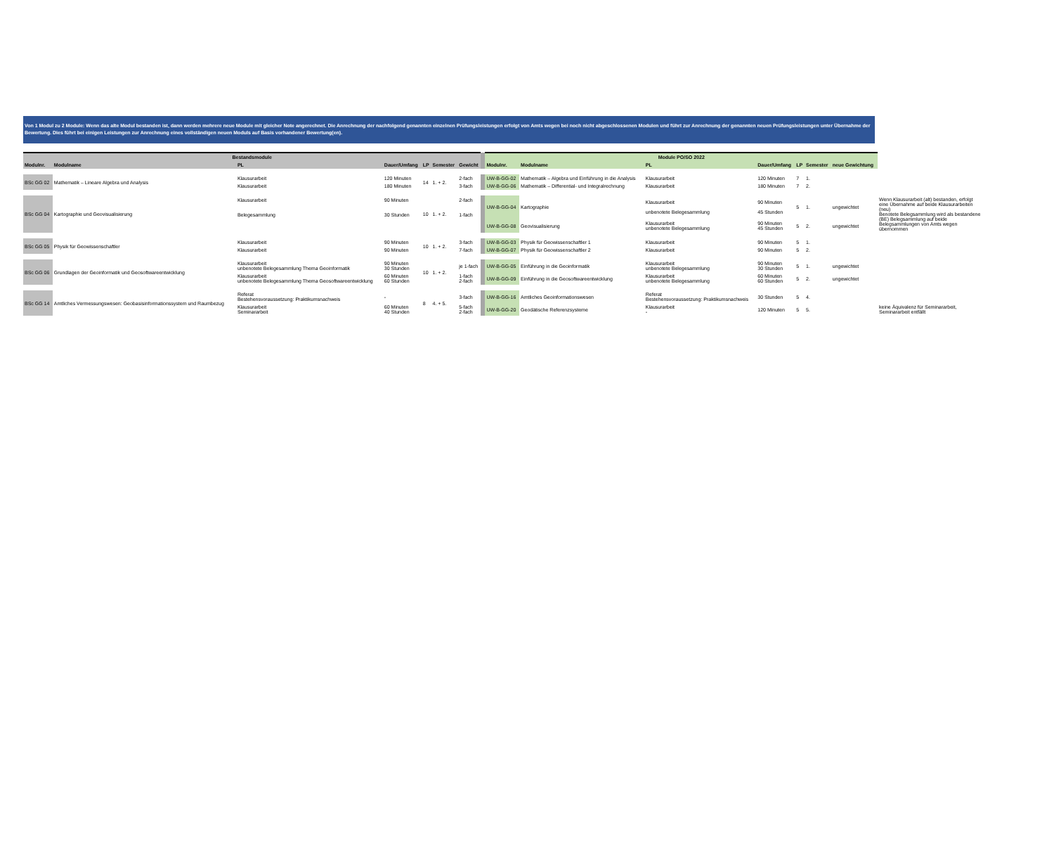Von 1 Modul zu 2 Module: Wenn das alte Modul bestanden ist, dann werden mehrere neue Module mit gleicher Note angerechnet. Die Anrechnung der nachfolgend genannten einzelnen Prüfungsleistungen erfolgt von Amts wegen bei noch nicht abgeschlossenen Modulen und führt zur Anrechnung der genannten neuen Prüfungsleistungen unter Übernahme der Bewertung. Dies führt bei einigen Leistungen zur Anrechnung eines vollständigen neuen Moduls auf Basis vorhandener Bewertung(en).
| Bestandsmodule | | | | | | | | Module PO/SO 2022 | | | | | | | |
| Modulnr. | Modulname | PL | Dauer/Umfang | LP | Semester | Gewicht | | Modulnr. | Modulname | PL | Dauer/Umfang | LP | Semester | neue Gewichtung | |
| BSc GG 02 | Mathematik – Lineare Algebra und Analysis | Klausurarbeit | 120 Minuten | 14 | 1. + 2. | 2-fach | | UW-B-GG-02 | Mathematik – Algebra und Einführung in die Analysis | Klausurarbeit | 120 Minuten | 7 | 1. | | |
| | | Klausurarbeit | 180 Minuten | | | 3-fach | | UW-B-GG-06 | Mathematik – Differential- und Integralrechnung | Klausurarbeit | 180 Minuten | 7 | 2. | | |
| BSc GG 04 | Kartographie und Geovisualisierung | Klausurarbeit Belegesammlung | 90 Minuten 30 Stunden | 10 | 1. + 2. | 2-fach 1-fach | | UW-B-GG-04 | Kartographie | Klausurarbeit unbenotete Belegesammlung | 90 Minuten 45 Stunden | 5 | 1. | ungewichtet | Wenn Klausurarbeit (alt) bestanden, erfolgt eine Übernahme auf beide Klausurarbeiten (neu) Benotete Belegsammlung wird als bestandene (BE) Belegsammlung auf beide Belegsammlungen von Amts wegen übernommen |
| | | | | | | | | UW-B-GG-08 | Geovisualisierung | Klausurarbeit unbenotete Belegesammlung | 90 Minuten 45 Stunden | 5 | 2. | ungewichtet | |
| BSc GG 05 | Physik für Geowissenschaftler | Klausurarbeit | 90 Minuten | 10 | 1. + 2. | 3-fach | | UW-B-GG-03 | Physik für Geowissenschaftler 1 | Klausurarbeit | 90 Minuten | 5 | 1. | | |
| | | Klausurarbeit | 90 Minuten | | | 7-fach | | UW-B-GG-07 | Physik für Geowissenschaftler 2 | Klausurarbeit | 90 Minuten | 5 | 2. | | |
| BSc GG 06 | Grundlagen der Geoinformatik und Geosoftwareentwicklung | Klausurarbeit unbenotete Belegesammlung Thema Geoinformatik | 90 Minuten 30 Stunden | 10 | 1. + 2. | je 1-fach | | UW-B-GG-05 | Einführung in die Geoinformatik | Klausurarbeit unbenotete Belegesammlung | 90 Minuten 30 Stunden | 5 | 1. | ungewichtet | |
| | | Klausurarbeit unbenotete Belegesammlung Thema Geosoftwareentwicklung | 60 Minuten 60 Stunden | | | 1-fach 2-fach | | UW-B-GG-09 | Einführung in die Geosoftwareentwicklung | Klausurarbeit unbenotete Belegesammlung | 60 Minuten 60 Stunden | 5 | 2. | ungewichtet | |
| BSc GG 14 | Amtliches Vermessungswesen: Geobasisinformationssystem und Raumbezug | Referat Bestehensvoraussetzung: Praktikumsnachweis | - | 8 | 4. + 5. | 3-fach | | UW-B-GG-16 | Amtliches Geoinformationswesen | Referat Bestehensvoraussetzung: Praktikumsnachweis | 30 Stunden | 5 | 4. | | keine Äquivalenz für Seminararbeit, Seminararbeit entfällt |
| | | Klausurarbeit Seminararbeit | 60 Minuten 40 Stunden | | | 5-fach 2-fach | | UW-B-GG-20 | Geodätische Referenzsysteme | Klausurarbeit - | 120 Minuten | 5 | 5. | | |